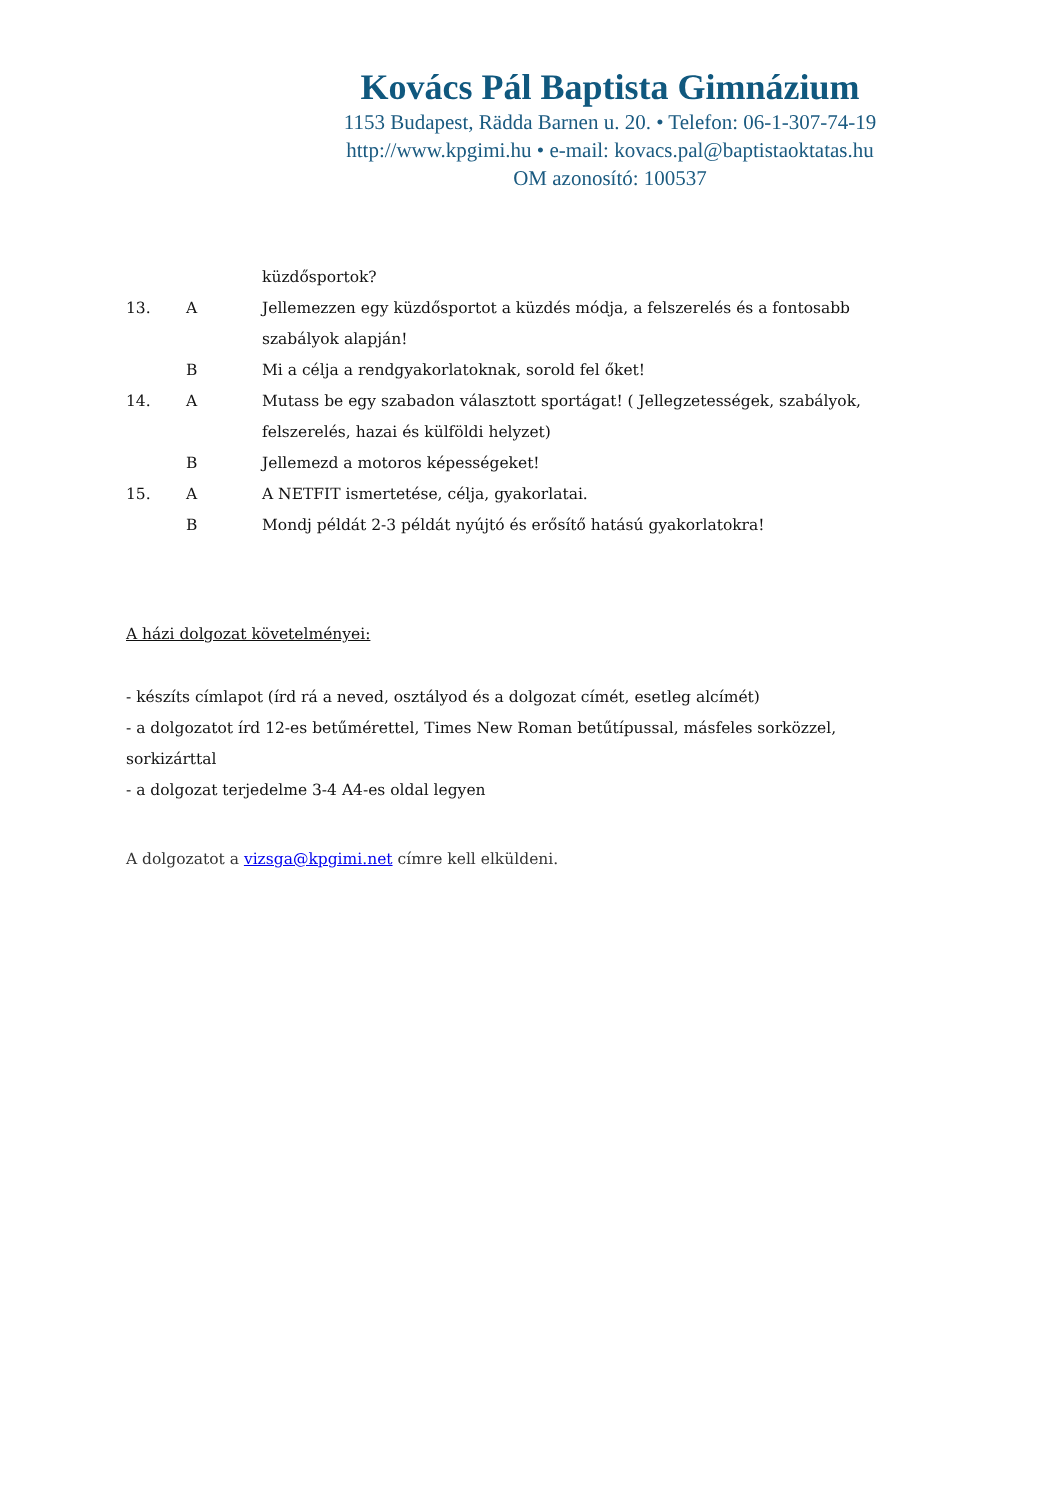Kovács Pál Baptista Gimnázium
1153 Budapest, Rädda Barnen u. 20. • Telefon: 06-1-307-74-19
http://www.kpgimi.hu • e-mail: kovacs.pal@baptistaoktatas.hu
OM azonosító: 100537
küzdősportok?
13. A Jellemezzen egy küzdősportot a küzdés módja, a felszerelés és a fontosabb szabályok alapján!
B Mi a célja a rendgyakorlatoknak, sorold fel őket!
14. A Mutass be egy szabadon választott sportágat! ( Jellegzetességek, szabályok, felszerelés, hazai és külföldi helyzet)
B Jellemezd a motoros képességeket!
15. A A NETFIT ismertetése, célja, gyakorlatai.
B Mondj példát 2-3 példát nyújtó és erősítő hatású gyakorlatokra!
A házi dolgozat követelményei:
- készíts címlapot (írd rá a neved, osztályod és a dolgozat címét, esetleg alcímét)
- a dolgozatot írd 12-es betűmérettel, Times New Roman betűtípussal, másfeles sorközzel, sorkizárttal
- a dolgozat terjedelme 3-4 A4-es oldal legyen
A dolgozatot a vizsga@kpgimi.net címre kell elküldeni.